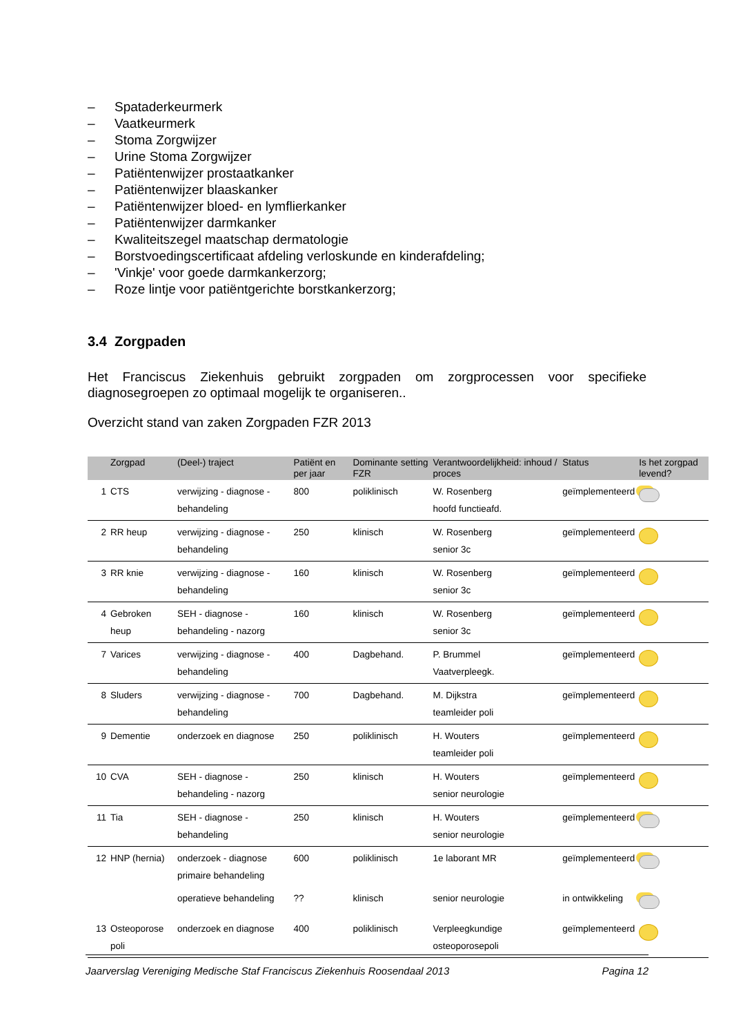– Spataderkeurmerk
– Vaatkeurmerk
– Stoma Zorgwijzer
– Urine Stoma Zorgwijzer
– Patiëntenwijzer prostaatkanker
– Patiëntenwijzer blaaskanker
– Patiëntenwijzer bloed- en lymflierkanker
– Patiëntenwijzer darmkanker
– Kwaliteitszegel maatschap dermatologie
– Borstvoedingscertificaat afdeling verloskunde en kinderafdeling;
– 'Vinkje' voor goede darmkankerzorg;
– Roze lintje voor patiëntgerichte borstkankerzorg;
3.4 Zorgpaden
Het Franciscus Ziekenhuis gebruikt zorgpaden om zorgprocessen voor specifieke diagnosegroepen zo optimaal mogelijk te organiseren..
Overzicht stand van zaken Zorgpaden FZR 2013
| | Zorgpad | (Deel-) traject | Patiënt en per jaar | Dominante setting FZR | Verantwoordelijkheid: inhoud / proces | Status | Is het zorgpad levend? |
| --- | --- | --- | --- | --- | --- | --- | --- |
| 1 | CTS | verwijzing - diagnose - behandeling | 800 | poliklinisch | W. Rosenberg hoofd functieafd. | geïmplementeerd | |
| 2 | RR heup | verwijzing - diagnose - behandeling | 250 | klinisch | W. Rosenberg senior 3c | geïmplementeerd | |
| 3 | RR knie | verwijzing - diagnose - behandeling | 160 | klinisch | W. Rosenberg senior 3c | geïmplementeerd | |
| 4 | Gebroken heup | SEH - diagnose - behandeling - nazorg | 160 | klinisch | W. Rosenberg senior 3c | geïmplementeerd | |
| 7 | Varices | verwijzing - diagnose - behandeling | 400 | Dagbehand. | P. Brummel Vaatverpleegk. | geïmplementeerd | |
| 8 | Sluders | verwijzing - diagnose - behandeling | 700 | Dagbehand. | M. Dijkstra teamleider poli | geïmplementeerd | |
| 9 | Dementie | onderzoek en diagnose | 250 | poliklinisch | H. Wouters teamleider poli | geïmplementeerd | |
| 10 | CVA | SEH - diagnose - behandeling - nazorg | 250 | klinisch | H. Wouters senior neurologie | geïmplementeerd | |
| 11 | Tia | SEH - diagnose - behandeling | 250 | klinisch | H. Wouters senior neurologie | geïmplementeerd | |
| 12 | HNP (hernia) | onderzoek - diagnose primaire behandeling | 600 | poliklinisch | 1e laborant MR | geïmplementeerd | |
| | | operatieve behandeling | ?? | klinisch | senior neurologie | in ontwikkeling | |
| 13 | Osteoporose poli | onderzoek en diagnose | 400 | poliklinisch | Verpleegkundige osteoporosepoli | geïmplementeerd | |
Jaarverslag Vereniging Medische Staf Franciscus Ziekenhuis Roosendaal 2013 Pagina 12